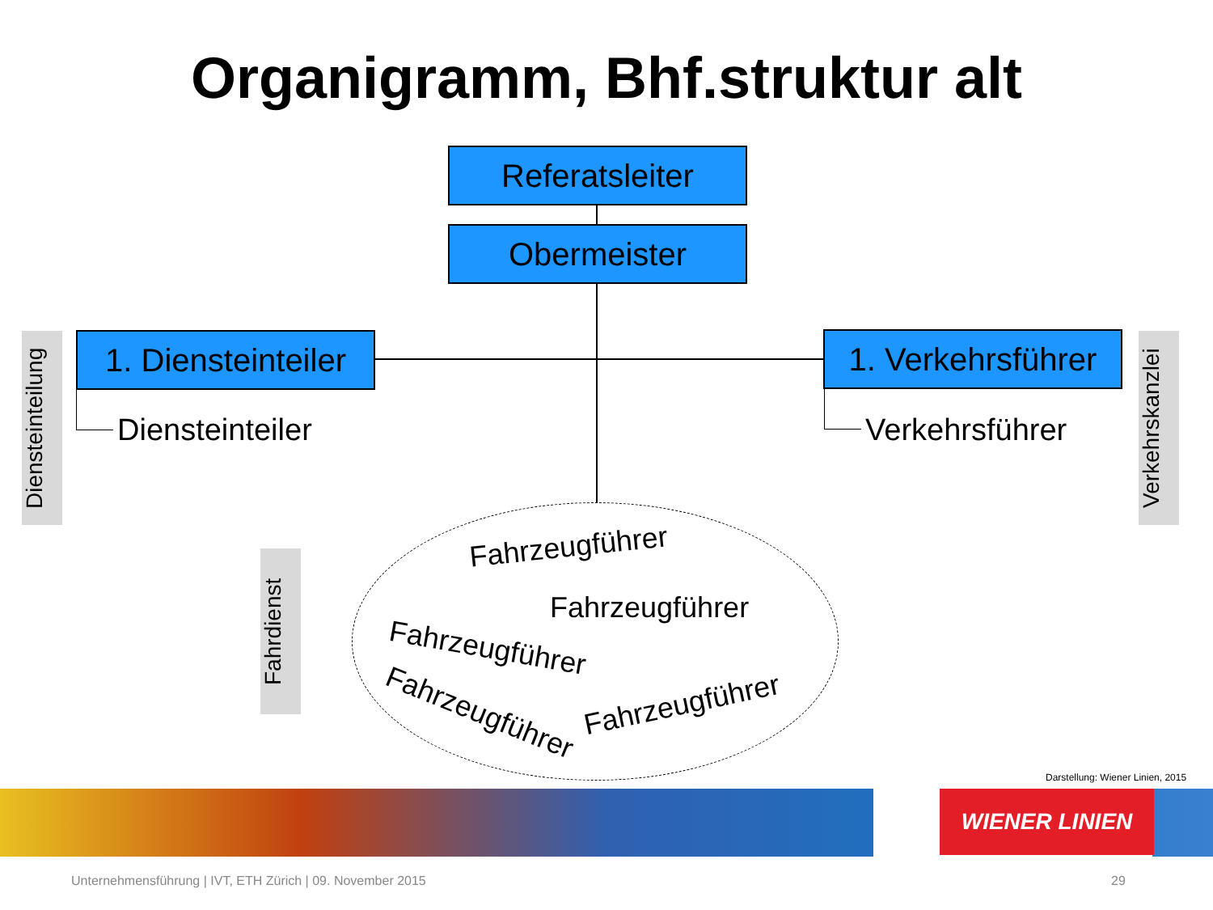Organigramm, Bhf.struktur alt
Referatsleiter
Obermeister
Diensteinteilung
1. Diensteinteiler
Diensteinteiler
1. Verkehrsführer
Verkehrsführer
Verkehrskanzlei
Fahrdienst
Fahrzeugführer
Fahrzeugführer
Fahrzeugführer
Fahrzeugführer Fahrzeugführer
Darstellung: Wiener Linien, 2015
WIENER LINIEN
Unternehmensführung | IVT, ETH Zürich | 09. November 2015
29